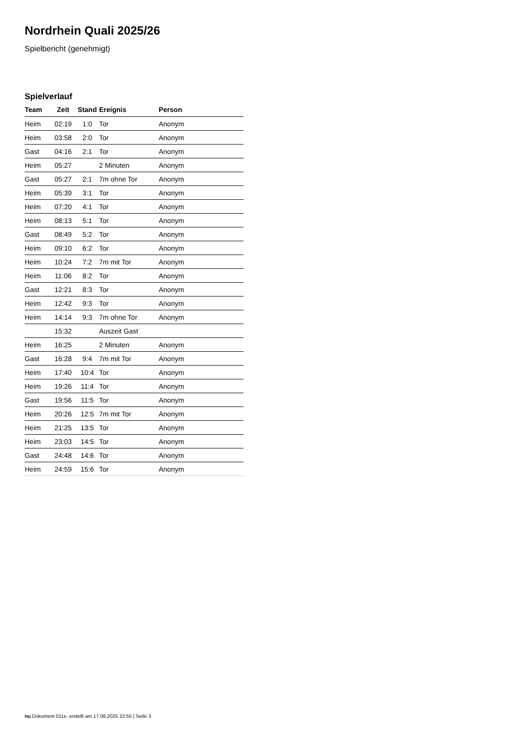Nordrhein Quali 2025/26
Spielbericht (genehmigt)
Spielverlauf
| Team | Zeit | Stand | Ereignis | Person |
| --- | --- | --- | --- | --- |
| Heim | 02:19 | 1:0 | Tor | Anonym |
| Heim | 03:58 | 2:0 | Tor | Anonym |
| Gast | 04:16 | 2:1 | Tor | Anonym |
| Heim | 05:27 | | 2 Minuten | Anonym |
| Gast | 05:27 | 2:1 | 7m ohne Tor | Anonym |
| Heim | 05:39 | 3:1 | Tor | Anonym |
| Heim | 07:20 | 4:1 | Tor | Anonym |
| Heim | 08:13 | 5:1 | Tor | Anonym |
| Gast | 08:49 | 5:2 | Tor | Anonym |
| Heim | 09:10 | 6:2 | Tor | Anonym |
| Heim | 10:24 | 7:2 | 7m mit Tor | Anonym |
| Heim | 11:06 | 8:2 | Tor | Anonym |
| Gast | 12:21 | 8:3 | Tor | Anonym |
| Heim | 12:42 | 9:3 | Tor | Anonym |
| Heim | 14:14 | 9:3 | 7m ohne Tor | Anonym |
| | 15:32 | | Auszeit Gast | |
| Heim | 16:25 | | 2 Minuten | Anonym |
| Gast | 16:28 | 9:4 | 7m mit Tor | Anonym |
| Heim | 17:40 | 10:4 | Tor | Anonym |
| Heim | 19:26 | 11:4 | Tor | Anonym |
| Gast | 19:56 | 11:5 | Tor | Anonym |
| Heim | 20:26 | 12:5 | 7m mit Tor | Anonym |
| Heim | 21:25 | 13:5 | Tor | Anonym |
| Heim | 23:03 | 14:5 | Tor | Anonym |
| Gast | 24:48 | 14:6 | Tor | Anonym |
| Heim | 24:59 | 15:6 | Tor | Anonym |
nu.Dokument 011e, erstellt am 17.08.2025 22:55 | Seite 3